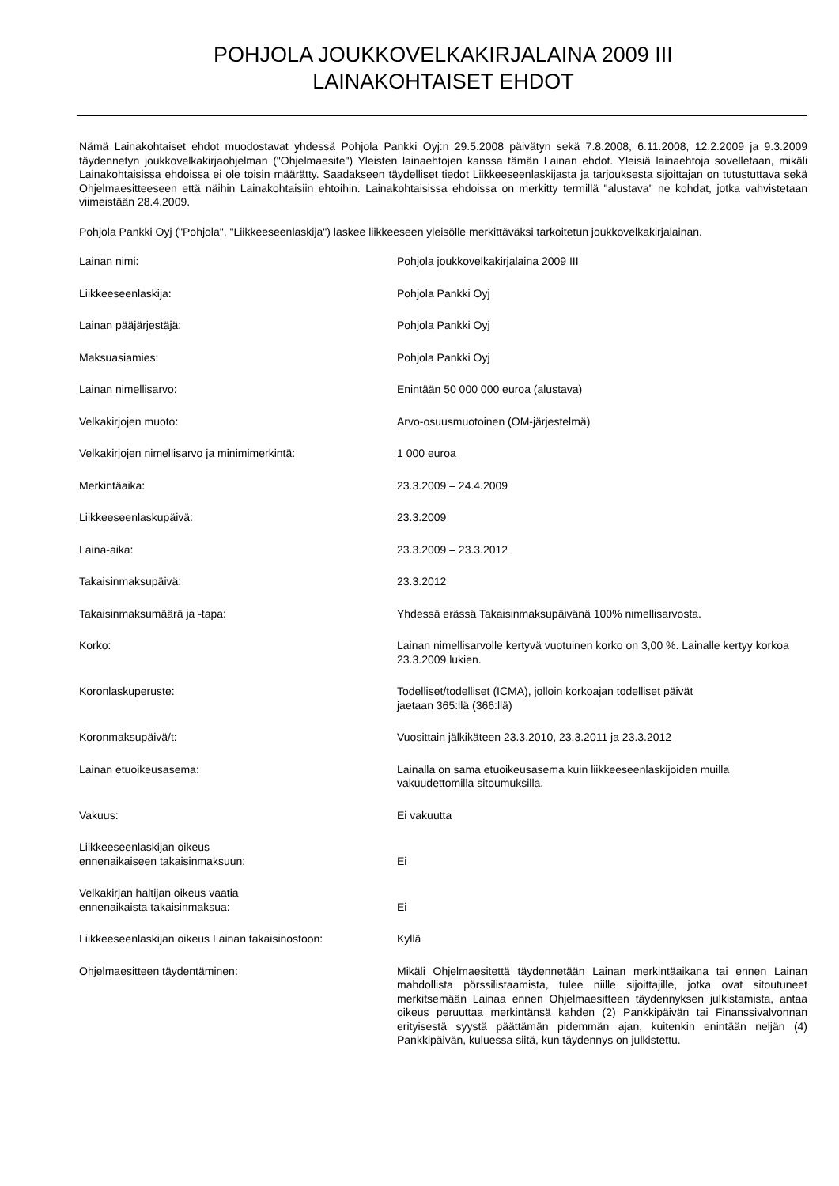POHJOLA JOUKKOVELKAKIRJALAINA 2009 III
LAINAKOHTAISET EHDOT
Nämä Lainakohtaiset ehdot muodostavat yhdessä Pohjola Pankki Oyj:n 29.5.2008 päivätyn sekä 7.8.2008, 6.11.2008, 12.2.2009 ja 9.3.2009 täydennetyn joukkovelkakirjaohjelman ("Ohjelmaesite") Yleisten lainaehtojen kanssa tämän Lainan ehdot. Yleisiä lainaehtoja sovelletaan, mikäli Lainakohtaisissa ehdoissa ei ole toisin määrätty. Saadakseen täydelliset tiedot Liikkeeseenlaskijasta ja tarjouksesta sijoittajan on tutustuttava sekä Ohjelmaesitteeseen että näihin Lainakohtaisiin ehtoihin. Lainakohtaisissa ehdoissa on merkitty termillä "alustava" ne kohdat, jotka vahvistetaan viimeistään 28.4.2009.
Pohjola Pankki Oyj ("Pohjola", "Liikkeeseenlaskija") laskee liikkeeseen yleisölle merkittäväksi tarkoitetun joukkovelkakirjalainan.
| Lainan nimi: | Pohjola joukkovelkakirjalaina 2009 III |
| Liikkeeseenlaskija: | Pohjola Pankki Oyj |
| Lainan pääjärjestäjä: | Pohjola Pankki Oyj |
| Maksuasiamies: | Pohjola Pankki Oyj |
| Lainan nimellisarvo: | Enintään 50 000 000 euroa (alustava) |
| Velkakirjojen muoto: | Arvo-osuusmuotoinen (OM-järjestelmä) |
| Velkakirjojen nimellisarvo ja minimimerkintä: | 1 000 euroa |
| Merkintäaika: | 23.3.2009 – 24.4.2009 |
| Liikkeeseenlaskupäivä: | 23.3.2009 |
| Laina-aika: | 23.3.2009 – 23.3.2012 |
| Takaisinmaksupäivä: | 23.3.2012 |
| Takaisinmaksumäärä ja -tapa: | Yhdessä erässä Takaisinmaksupäivänä 100% nimellisarvosta. |
| Korko: | Lainan nimellisarvolle kertyvä vuotuinen korko on 3,00 %. Lainalle kertyy korkoa 23.3.2009 lukien. |
| Koronlaskuperuste: | Todelliset/todelliset (ICMA), jolloin korkoajan todelliset päivät jaetaan 365:llä (366:llä) |
| Koronmaksupäivä/t: | Vuosittain jälkikäteen 23.3.2010, 23.3.2011 ja 23.3.2012 |
| Lainan etuoikeusasema: | Lainalla on sama etuoikeusasema kuin liikkeeseenlaskijoiden muilla vakuudettomilla sitoumuksilla. |
| Vakuus: | Ei vakuutta |
| Liikkeeseenlaskijan oikeus ennenaikaiseen takaisinmaksuun: | Ei |
| Velkakirjan haltijan oikeus vaatia ennenaikaista takaisinmaksua: | Ei |
| Liikkeeseenlaskijan oikeus Lainan takaisinostoon: | Kyllä |
| Ohjelmaesitteen täydentäminen: | Mikäli Ohjelmaesitettä täydennetään Lainan merkintäaikana tai ennen Lainan mahdollista pörssilistaamista, tulee niille sijoittajille, jotka ovat sitoutuneet merkitsemään Lainaa ennen Ohjelmaesitteen täydennyksen julkistamista, antaa oikeus peruuttaa merkintänsä kahden (2) Pankkipäivän tai Finanssivalvonnan erityisestä syystä päättämän pidemmän ajan, kuitenkin enintään neljän (4) Pankkipäivän, kuluessa siitä, kun täydennys on julkistettu. |